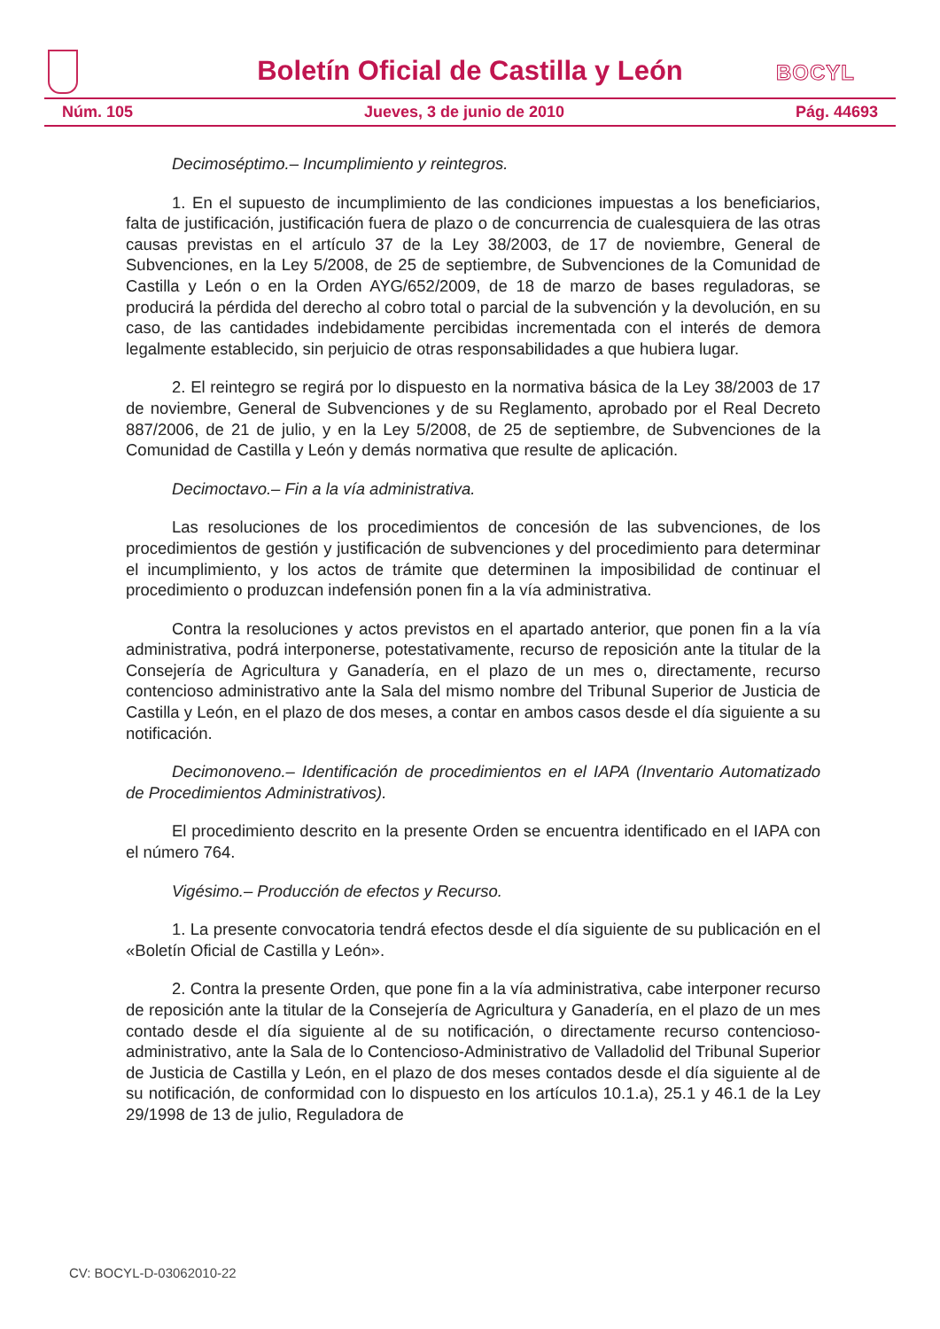Boletín Oficial de Castilla y León
BOCYL
Núm. 105 Jueves, 3 de junio de 2010 Pág. 44693
Decimoséptimo.– Incumplimiento y reintegros.
1. En el supuesto de incumplimiento de las condiciones impuestas a los beneficiarios, falta de justificación, justificación fuera de plazo o de concurrencia de cualesquiera de las otras causas previstas en el artículo 37 de la Ley 38/2003, de 17 de noviembre, General de Subvenciones, en la Ley 5/2008, de 25 de septiembre, de Subvenciones de la Comunidad de Castilla y León o en la Orden AYG/652/2009, de 18 de marzo de bases reguladoras, se producirá la pérdida del derecho al cobro total o parcial de la subvención y la devolución, en su caso, de las cantidades indebidamente percibidas incrementada con el interés de demora legalmente establecido, sin perjuicio de otras responsabilidades a que hubiera lugar.
2. El reintegro se regirá por lo dispuesto en la normativa básica de la Ley 38/2003 de 17 de noviembre, General de Subvenciones y de su Reglamento, aprobado por el Real Decreto 887/2006, de 21 de julio, y en la Ley 5/2008, de 25 de septiembre, de Subvenciones de la Comunidad de Castilla y León y demás normativa que resulte de aplicación.
Decimoctavo.– Fin a la vía administrativa.
Las resoluciones de los procedimientos de concesión de las subvenciones, de los procedimientos de gestión y justificación de subvenciones y del procedimiento para determinar el incumplimiento, y los actos de trámite que determinen la imposibilidad de continuar el procedimiento o produzcan indefensión ponen fin a la vía administrativa.
Contra la resoluciones y actos previstos en el apartado anterior, que ponen fin a la vía administrativa, podrá interponerse, potestativamente, recurso de reposición ante la titular de la Consejería de Agricultura y Ganadería, en el plazo de un mes o, directamente, recurso contencioso administrativo ante la Sala del mismo nombre del Tribunal Superior de Justicia de Castilla y León, en el plazo de dos meses, a contar en ambos casos desde el día siguiente a su notificación.
Decimonoveno.– Identificación de procedimientos en el IAPA (Inventario Automatizado de Procedimientos Administrativos).
El procedimiento descrito en la presente Orden se encuentra identificado en el IAPA con el número 764.
Vigésimo.– Producción de efectos y Recurso.
1. La presente convocatoria tendrá efectos desde el día siguiente de su publicación en el «Boletín Oficial de Castilla y León».
2. Contra la presente Orden, que pone fin a la vía administrativa, cabe interponer recurso de reposición ante la titular de la Consejería de Agricultura y Ganadería, en el plazo de un mes contado desde el día siguiente al de su notificación, o directamente recurso contencioso-administrativo, ante la Sala de lo Contencioso-Administrativo de Valladolid del Tribunal Superior de Justicia de Castilla y León, en el plazo de dos meses contados desde el día siguiente al de su notificación, de conformidad con lo dispuesto en los artículos 10.1.a), 25.1 y 46.1 de la Ley 29/1998 de 13 de julio, Reguladora de
CV: BOCYL-D-03062010-22